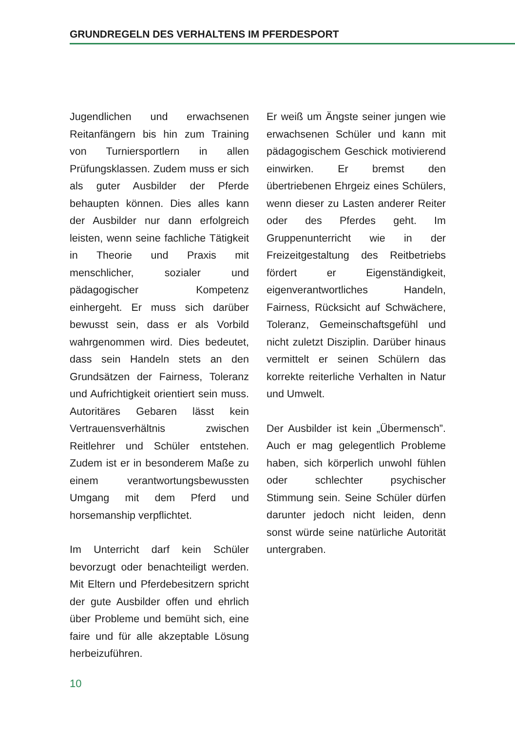GRUNDREGELN DES VERHALTENS IM PFERDESPORT
Jugendlichen und erwachsenen Reitanfängern bis hin zum Training von Turniersportlern in allen Prüfungsklassen. Zudem muss er sich als guter Ausbilder der Pferde behaupten können. Dies alles kann der Ausbilder nur dann erfolgreich leisten, wenn seine fachliche Tätigkeit in Theorie und Praxis mit menschlicher, sozialer und pädagogischer Kompetenz einhergeht. Er muss sich darüber bewusst sein, dass er als Vorbild wahrgenommen wird. Dies bedeutet, dass sein Handeln stets an den Grundsätzen der Fairness, Toleranz und Aufrichtigkeit orientiert sein muss. Autoritäres Gebaren lässt kein Vertrauensverhältnis zwischen Reitlehrer und Schüler entstehen. Zudem ist er in besonderem Maße zu einem verantwortungsbewussten Umgang mit dem Pferd und horsemanship verpflichtet.
Im Unterricht darf kein Schüler bevorzugt oder benachteiligt werden. Mit Eltern und Pferdebesitzern spricht der gute Ausbilder offen und ehrlich über Probleme und bemüht sich, eine faire und für alle akzeptable Lösung herbeizuführen.
Er weiß um Ängste seiner jungen wie erwachsenen Schüler und kann mit pädagogischem Geschick motivierend einwirken. Er bremst den übertriebenen Ehrgeiz eines Schülers, wenn dieser zu Lasten anderer Reiter oder des Pferdes geht. Im Gruppenunterricht wie in der Freizeitgestaltung des Reitbetriebs fördert er Eigenständigkeit, eigenverantwortliches Handeln, Fairness, Rücksicht auf Schwächere, Toleranz, Gemeinschaftsgefühl und nicht zuletzt Disziplin. Darüber hinaus vermittelt er seinen Schülern das korrekte reiterliche Verhalten in Natur und Umwelt.
Der Ausbilder ist kein „Übermensch”. Auch er mag gelegentlich Probleme haben, sich körperlich unwohl fühlen oder schlechter psychischer Stimmung sein. Seine Schüler dürfen darunter jedoch nicht leiden, denn sonst würde seine natürliche Autorität untergraben.
10